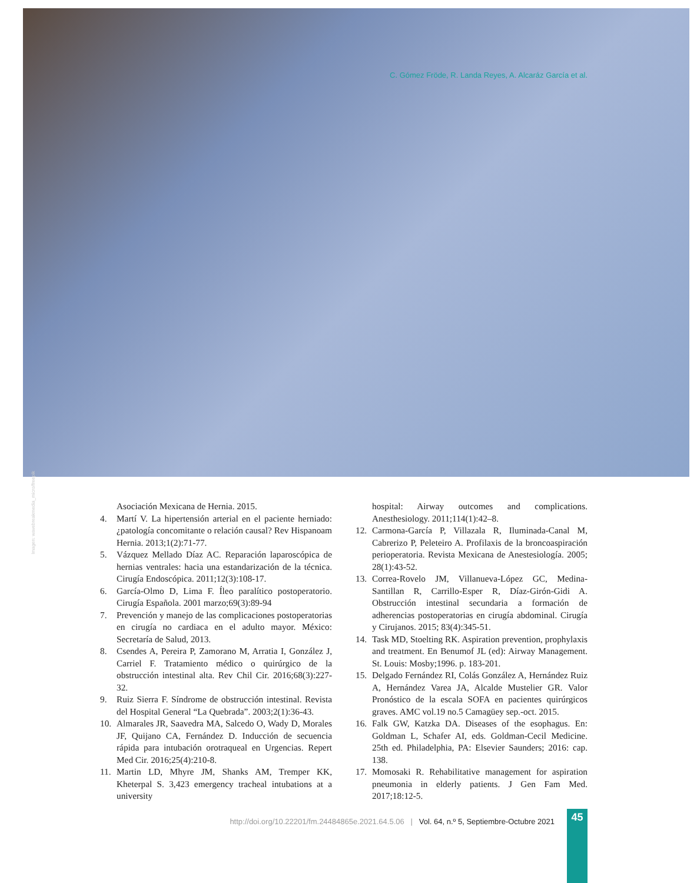Imagen: wavebreakmedia_micro/freepik
C. Gómez Fröde, R. Landa Reyes, A. Alcaráz García et al.
Asociación Mexicana de Hernia. 2015.
4. Martí V. La hipertensión arterial en el paciente herniado: ¿patología concomitante o relación causal? Rev Hispanoam Hernia. 2013;1(2):71-77.
5. Vázquez Mellado Díaz AC. Reparación laparoscópica de hernias ventrales: hacia una estandarización de la técnica. Cirugía Endoscópica. 2011;12(3):108-17.
6. García-Olmo D, Lima F. Íleo paralítico postoperatorio. Cirugía Española. 2001 marzo;69(3):89-94
7. Prevención y manejo de las complicaciones postoperatorias en cirugía no cardiaca en el adulto mayor. México: Secretaría de Salud, 2013.
8. Csendes A, Pereira P, Zamorano M, Arratia I, González J, Carriel F. Tratamiento médico o quirúrgico de la obstrucción intestinal alta. Rev Chil Cir. 2016;68(3):227-32.
9. Ruiz Sierra F. Síndrome de obstrucción intestinal. Revista del Hospital General “La Quebrada”. 2003;2(1):36-43.
10. Almarales JR, Saavedra MA, Salcedo O, Wady D, Morales JF, Quijano CA, Fernández D. Inducción de secuencia rápida para intubación orotraqueal en Urgencias. Repert Med Cir. 2016;25(4):210-8.
11. Martin LD, Mhyre JM, Shanks AM, Tremper KK, Kheterpal S. 3,423 emergency tracheal intubations at a university
hospital: Airway outcomes and complications. Anesthesiology. 2011;114(1):42–8.
12. Carmona-García P, Villazala R, Iluminada-Canal M, Cabrerizo P, Peleteiro A. Profilaxis de la broncoaspiración perioperatoria. Revista Mexicana de Anestesiología. 2005; 28(1):43-52.
13. Correa-Rovelo JM, Villanueva-López GC, Medina-Santillan R, Carrillo-Esper R, Díaz-Girón-Gidi A. Obstrucción intestinal secundaria a formación de adherencias postoperatorias en cirugía abdominal. Cirugía y Cirujanos. 2015; 83(4):345-51.
14. Task MD, Stoelting RK. Aspiration prevention, prophylaxis and treatment. En Benumof JL (ed): Airway Management. St. Louis: Mosby;1996. p. 183-201.
15. Delgado Fernández RI, Colás González A, Hernández Ruiz A, Hernández Varea JA, Alcalde Mustelier GR. Valor Pronóstico de la escala SOFA en pacientes quirúrgicos graves. AMC vol.19 no.5 Camagüey sep.-oct. 2015.
16. Falk GW, Katzka DA. Diseases of the esophagus. En: Goldman L, Schafer AI, eds. Goldman-Cecil Medicine. 25th ed. Philadelphia, PA: Elsevier Saunders; 2016: cap. 138.
17. Momosaki R. Rehabilitative management for aspiration pneumonia in elderly patients. J Gen Fam Med. 2017;18:12-5.
http://doi.org/10.22201/fm.24484865e.2021.64.5.06 | Vol. 64, n.º 5, Septiembre-Octubre 2021
45